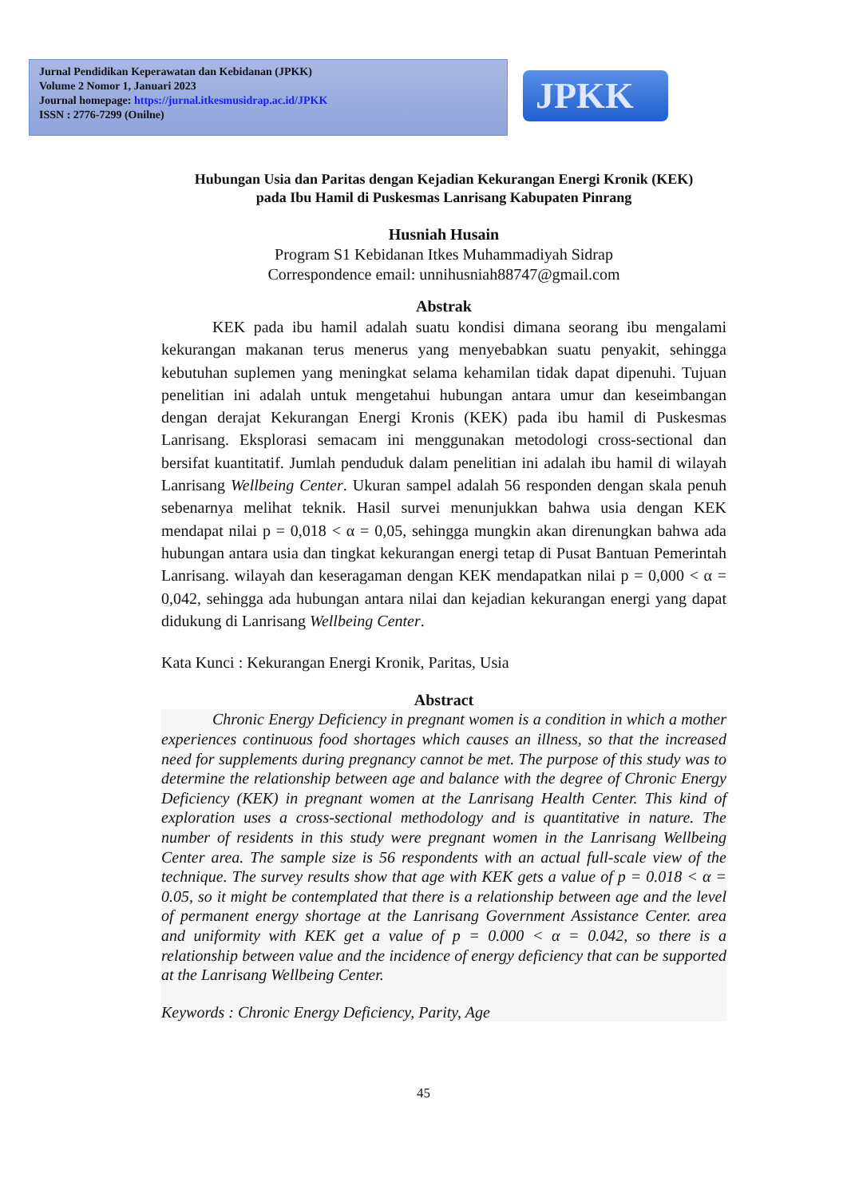Jurnal Pendidikan Keperawatan dan Kebidanan (JPKK)
Volume 2 Nomor 1, Januari 2023
Journal homepage: https://jurnal.itkesmusidrap.ac.id/JPKK
ISSN : 2776-7299 (Onilne)
JPKK
Hubungan Usia dan Paritas dengan Kejadian Kekurangan Energi Kronik (KEK)
pada Ibu Hamil di Puskesmas Lanrisang Kabupaten Pinrang
Husniah Husain
Program S1 Kebidanan Itkes Muhammadiyah Sidrap
Correspondence email: unnihusniah88747@gmail.com
Abstrak
KEK pada ibu hamil adalah suatu kondisi dimana seorang ibu mengalami kekurangan makanan terus menerus yang menyebabkan suatu penyakit, sehingga kebutuhan suplemen yang meningkat selama kehamilan tidak dapat dipenuhi. Tujuan penelitian ini adalah untuk mengetahui hubungan antara umur dan keseimbangan dengan derajat Kekurangan Energi Kronis (KEK) pada ibu hamil di Puskesmas Lanrisang. Eksplorasi semacam ini menggunakan metodologi cross-sectional dan bersifat kuantitatif. Jumlah penduduk dalam penelitian ini adalah ibu hamil di wilayah Lanrisang Wellbeing Center. Ukuran sampel adalah 56 responden dengan skala penuh sebenarnya melihat teknik. Hasil survei menunjukkan bahwa usia dengan KEK mendapat nilai p = 0,018 < α = 0,05, sehingga mungkin akan direnungkan bahwa ada hubungan antara usia dan tingkat kekurangan energi tetap di Pusat Bantuan Pemerintah Lanrisang. wilayah dan keseragaman dengan KEK mendapatkan nilai p = 0,000 < α = 0,042, sehingga ada hubungan antara nilai dan kejadian kekurangan energi yang dapat didukung di Lanrisang Wellbeing Center.
Kata Kunci : Kekurangan Energi Kronik, Paritas, Usia
Abstract
Chronic Energy Deficiency in pregnant women is a condition in which a mother experiences continuous food shortages which causes an illness, so that the increased need for supplements during pregnancy cannot be met. The purpose of this study was to determine the relationship between age and balance with the degree of Chronic Energy Deficiency (KEK) in pregnant women at the Lanrisang Health Center. This kind of exploration uses a cross-sectional methodology and is quantitative in nature. The number of residents in this study were pregnant women in the Lanrisang Wellbeing Center area. The sample size is 56 respondents with an actual full-scale view of the technique. The survey results show that age with KEK gets a value of p = 0.018 < α = 0.05, so it might be contemplated that there is a relationship between age and the level of permanent energy shortage at the Lanrisang Government Assistance Center. area and uniformity with KEK get a value of p = 0.000 < α = 0.042, so there is a relationship between value and the incidence of energy deficiency that can be supported at the Lanrisang Wellbeing Center.
Keywords : Chronic Energy Deficiency, Parity, Age
45